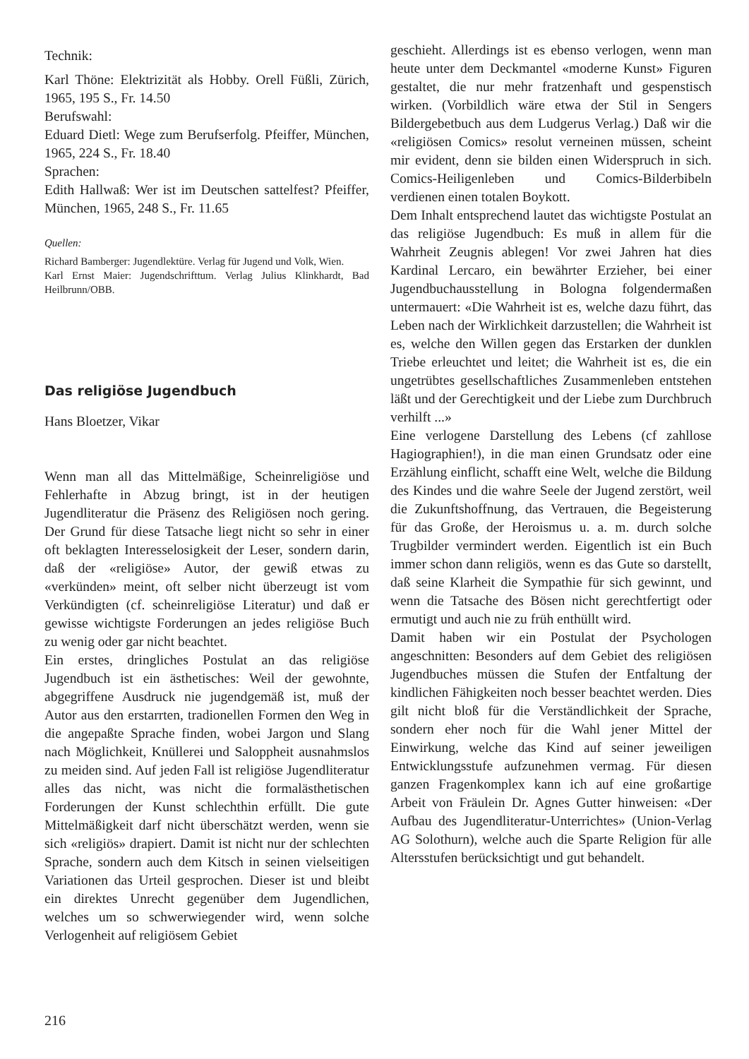Technik:
Karl Thöne: Elektrizität als Hobby. Orell Füßli, Zürich, 1965, 195 S., Fr. 14.50
Berufswahl:
Eduard Dietl: Wege zum Berufserfolg. Pfeiffer, München, 1965, 224 S., Fr. 18.40
Sprachen:
Edith Hallwaß: Wer ist im Deutschen sattelfest? Pfeiffer, München, 1965, 248 S., Fr. 11.65
Quellen:
Richard Bamberger: Jugendlektüre. Verlag für Jugend und Volk, Wien.
Karl Ernst Maier: Jugendschrifttum. Verlag Julius Klinkhardt, Bad Heilbrunn/OBB.
Das religiöse Jugendbuch
Hans Bloetzer, Vikar
Wenn man all das Mittelmäßige, Scheinreligiöse und Fehlerhafte in Abzug bringt, ist in der heutigen Jugendliteratur die Präsenz des Religiösen noch gering. Der Grund für diese Tatsache liegt nicht so sehr in einer oft beklagten Interesselosigkeit der Leser, sondern darin, daß der «religiöse» Autor, der gewiß etwas zu «verkünden» meint, oft selber nicht überzeugt ist vom Verkündigten (cf. scheinreligiöse Literatur) und daß er gewisse wichtigste Forderungen an jedes religiöse Buch zu wenig oder gar nicht beachtet.
Ein erstes, dringliches Postulat an das religiöse Jugendbuch ist ein ästhetisches: Weil der gewohnte, abgegriffene Ausdruck nie jugendgemäß ist, muß der Autor aus den erstarrten, tradionellen Formen den Weg in die angepaßte Sprache finden, wobei Jargon und Slang nach Möglichkeit, Knüllerei und Saloppheit ausnahmslos zu meiden sind. Auf jeden Fall ist religiöse Jugendliteratur alles das nicht, was nicht die formalästhetischen Forderungen der Kunst schlechthin erfüllt. Die gute Mittelmäßigkeit darf nicht überschätzt werden, wenn sie sich «religiös» drapiert. Damit ist nicht nur der schlechten Sprache, sondern auch dem Kitsch in seinen vielseitigen Variationen das Urteil gesprochen. Dieser ist und bleibt ein direktes Unrecht gegenüber dem Jugendlichen, welches um so schwerwiegender wird, wenn solche Verlogenheit auf religiösem Gebiet
geschieht. Allerdings ist es ebenso verlogen, wenn man heute unter dem Deckmantel «moderne Kunst» Figuren gestaltet, die nur mehr fratzenhaft und gespenstisch wirken. (Vorbildlich wäre etwa der Stil in Sengers Bildergebetbuch aus dem Ludgerus Verlag.) Daß wir die «religiösen Comics» resolut verneinen müssen, scheint mir evident, denn sie bilden einen Widerspruch in sich. Comics-Heiligenleben und Comics-Bilderbibeln verdienen einen totalen Boykott.
Dem Inhalt entsprechend lautet das wichtigste Postulat an das religiöse Jugendbuch: Es muß in allem für die Wahrheit Zeugnis ablegen! Vor zwei Jahren hat dies Kardinal Lercaro, ein bewährter Erzieher, bei einer Jugendbuchausstellung in Bologna folgendermaßen untermauert: «Die Wahrheit ist es, welche dazu führt, das Leben nach der Wirklichkeit darzustellen; die Wahrheit ist es, welche den Willen gegen das Erstarken der dunklen Triebe erleuchtet und leitet; die Wahrheit ist es, die ein ungetrübtes gesellschaftliches Zusammenleben entstehen läßt und der Gerechtigkeit und der Liebe zum Durchbruch verhilft ...»
Eine verlogene Darstellung des Lebens (cf zahllose Hagiographien!), in die man einen Grundsatz oder eine Erzählung einflicht, schafft eine Welt, welche die Bildung des Kindes und die wahre Seele der Jugend zerstört, weil die Zukunftshoffnung, das Vertrauen, die Begeisterung für das Große, der Heroismus u. a. m. durch solche Trugbilder vermindert werden. Eigentlich ist ein Buch immer schon dann religiös, wenn es das Gute so darstellt, daß seine Klarheit die Sympathie für sich gewinnt, und wenn die Tatsache des Bösen nicht gerechtfertigt oder ermutigt und auch nie zu früh enthüllt wird.
Damit haben wir ein Postulat der Psychologen angeschnitten: Besonders auf dem Gebiet des religiösen Jugendbuches müssen die Stufen der Entfaltung der kindlichen Fähigkeiten noch besser beachtet werden. Dies gilt nicht bloß für die Verständlichkeit der Sprache, sondern eher noch für die Wahl jener Mittel der Einwirkung, welche das Kind auf seiner jeweiligen Entwicklungsstufe aufzunehmen vermag. Für diesen ganzen Fragenkomplex kann ich auf eine großartige Arbeit von Fräulein Dr. Agnes Gutter hinweisen: «Der Aufbau des Jugendliteratur-Unterrichtes» (Union-Verlag AG Solothurn), welche auch die Sparte Religion für alle Altersstufen berücksichtigt und gut behandelt.
216